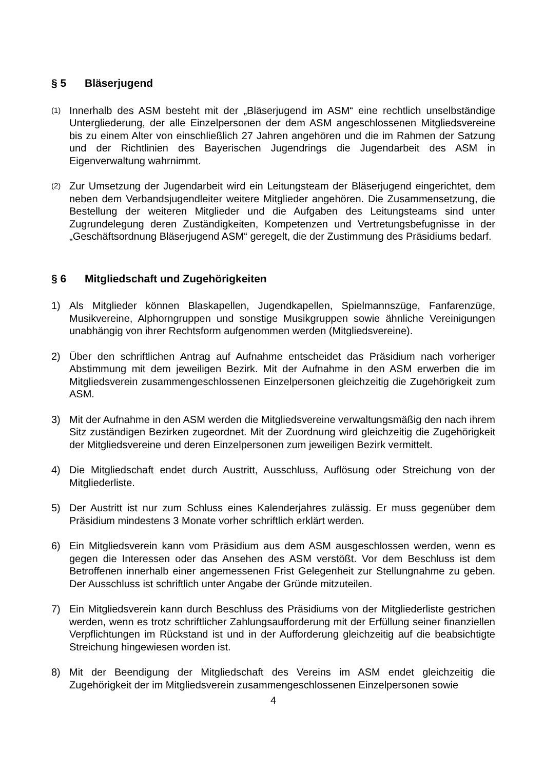§ 5 Bläserjugend
(1)
Innerhalb des ASM besteht mit der „Bläserjugend im ASM“ eine rechtlich unselbständige Untergliederung, der alle Einzelpersonen der dem ASM angeschlossenen Mitgliedsvereine bis zu einem Alter von einschließlich 27 Jahren angehören und die im Rahmen der Satzung und der Richtlinien des Bayerischen Jugendrings die Jugendarbeit des ASM in Eigenverwaltung wahrnimmt.
(2)
Zur Umsetzung der Jugendarbeit wird ein Leitungsteam der Bläserjugend eingerichtet, dem neben dem Verbandsjugendleiter weitere Mitglieder angehören. Die Zusammensetzung, die Bestellung der weiteren Mitglieder und die Aufgaben des Leitungsteams sind unter Zugrundelegung deren Zuständigkeiten, Kompetenzen und Vertretungsbefugnisse in der „Geschäftsordnung Bläserjugend ASM“ geregelt, die der Zustimmung des Präsidiums bedarf.
§ 6 Mitgliedschaft und Zugehörigkeiten
1) Als Mitglieder können Blaskapellen, Jugendkapellen, Spielmannszüge, Fanfarenzüge, Musikvereine, Alphorngruppen und sonstige Musikgruppen sowie ähnliche Vereinigungen unabhängig von ihrer Rechtsform aufgenommen werden (Mitgliedsvereine).
2) Über den schriftlichen Antrag auf Aufnahme entscheidet das Präsidium nach vorheriger Abstimmung mit dem jeweiligen Bezirk. Mit der Aufnahme in den ASM erwerben die im Mitgliedsverein zusammengeschlossenen Einzelpersonen gleichzeitig die Zugehörigkeit zum ASM.
3) Mit der Aufnahme in den ASM werden die Mitgliedsvereine verwaltungsmäßig den nach ihrem Sitz zuständigen Bezirken zugeordnet. Mit der Zuordnung wird gleichzeitig die Zugehörigkeit der Mitgliedsvereine und deren Einzelpersonen zum jeweiligen Bezirk vermittelt.
4) Die Mitgliedschaft endet durch Austritt, Ausschluss, Auflösung oder Streichung von der Mitgliederliste.
5) Der Austritt ist nur zum Schluss eines Kalenderjahres zulässig. Er muss gegenüber dem Präsidium mindestens 3 Monate vorher schriftlich erklärt werden.
6) Ein Mitgliedsverein kann vom Präsidium aus dem ASM ausgeschlossen werden, wenn es gegen die Interessen oder das Ansehen des ASM verstößt. Vor dem Beschluss ist dem Betroffenen innerhalb einer angemessenen Frist Gelegenheit zur Stellungnahme zu geben. Der Ausschluss ist schriftlich unter Angabe der Gründe mitzuteilen.
7) Ein Mitgliedsverein kann durch Beschluss des Präsidiums von der Mitgliederliste gestrichen werden, wenn es trotz schriftlicher Zahlungsaufforderung mit der Erfüllung seiner finanziellen Verpflichtungen im Rückstand ist und in der Aufforderung gleichzeitig auf die beabsichtigte Streichung hingewiesen worden ist.
8) Mit der Beendigung der Mitgliedschaft des Vereins im ASM endet gleichzeitig die Zugehörigkeit der im Mitgliedsverein zusammengeschlossenen Einzelpersonen sowie
4